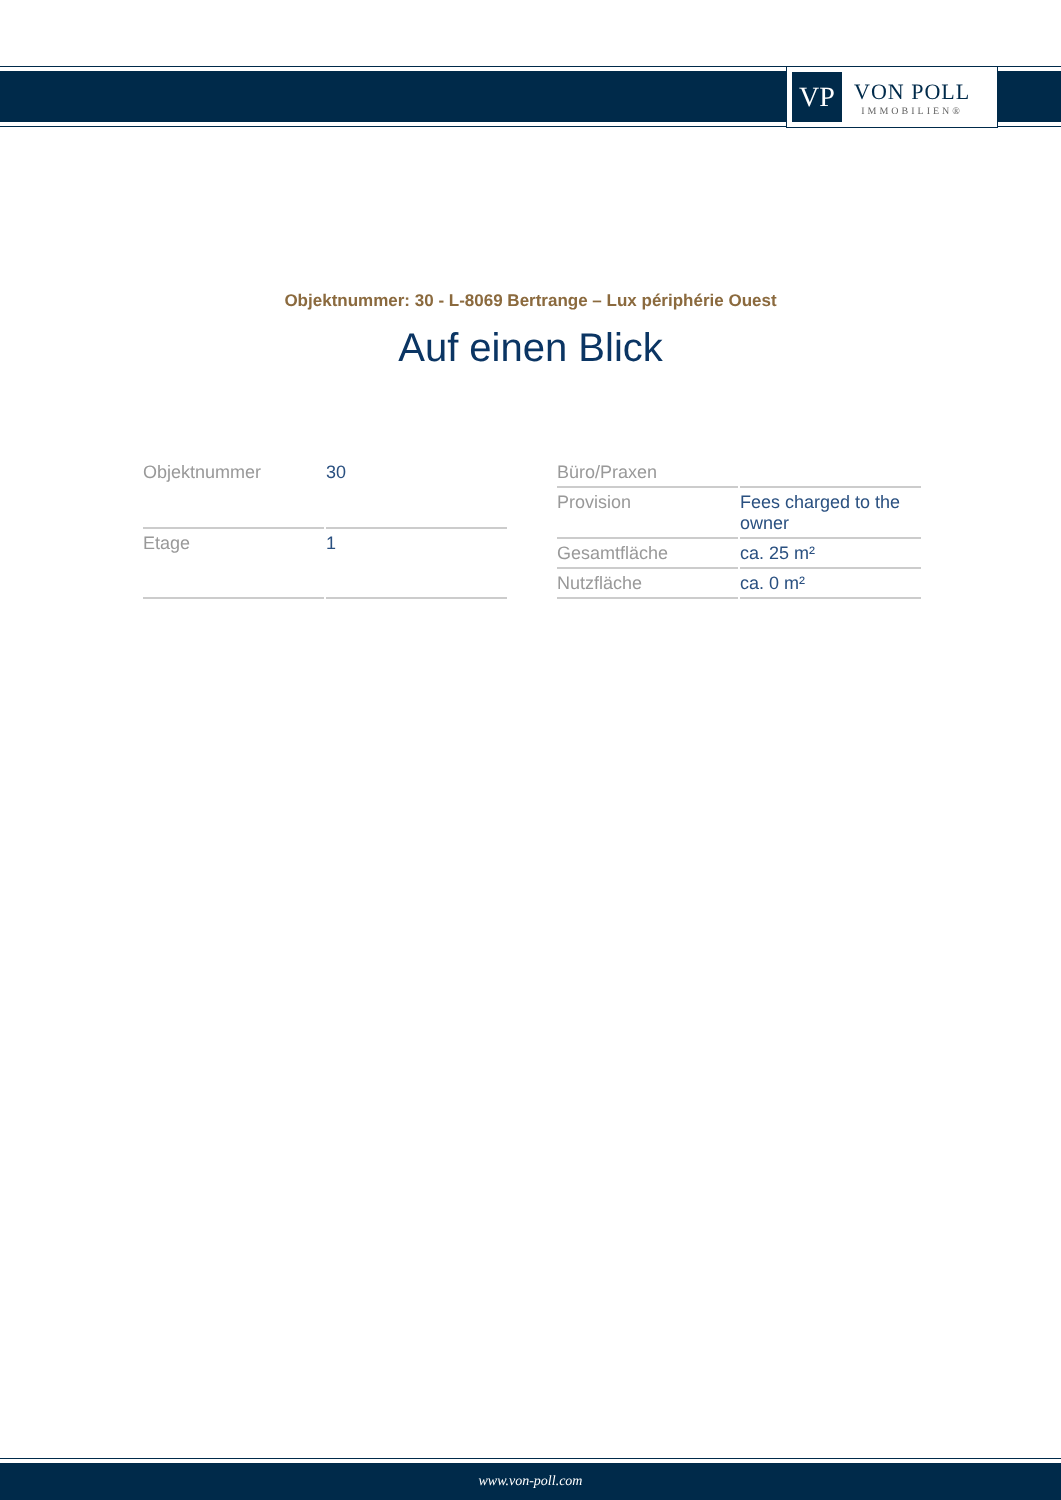VP
VON POLL
IMMOBILIEN®
Objektnummer: 30 - L-8069 Bertrange – Lux périphérie Ouest
Auf einen Blick
| Objektnummer | 30 |
| Etage | 1 |
| Büro/Praxen | |
| Provision | Fees charged to the owner |
| Gesamtfläche | ca. 25 m² |
| Nutzfläche | ca. 0 m² |
www.von-poll.com